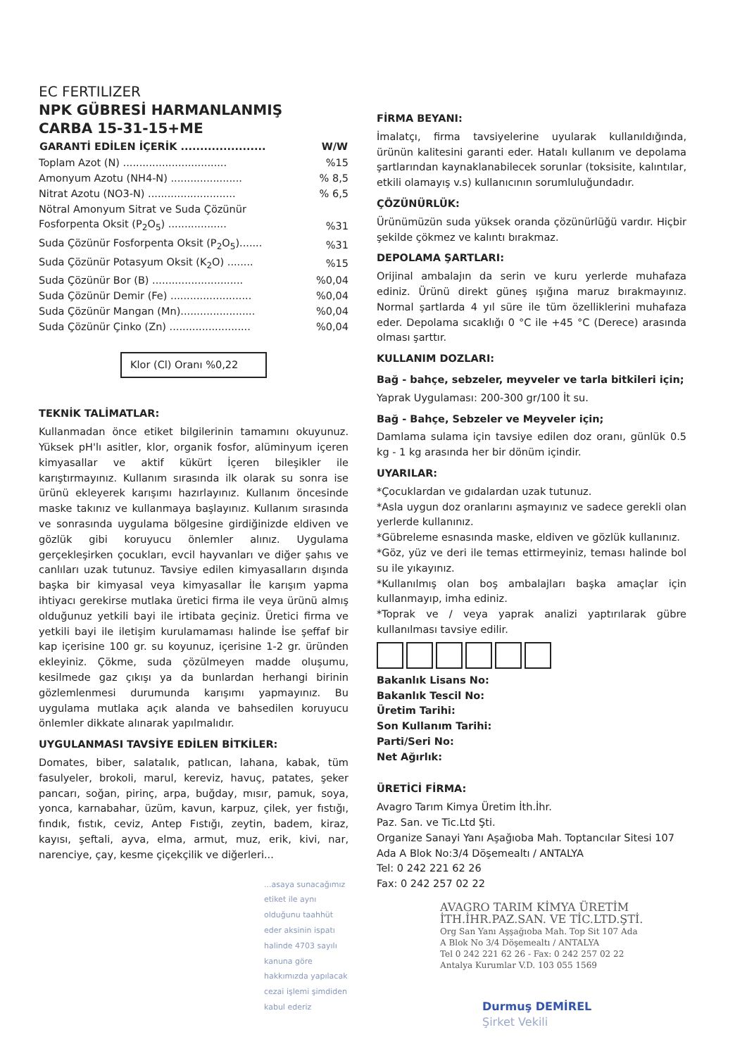EC FERTILIZER
NPK GÜBRESİ HARMANLANMIŞ
CARBA 15-31-15+ME
| GARANTİ EDİLEN İÇERİK ...................... | W/W |
| --- | --- |
| Toplam Azot (N) ................................ | %15 |
| Amonyum Azotu (NH4-N) ...................... | % 8,5 |
| Nitrat Azotu (NO3-N) ........................... | % 6,5 |
| Nötral Amonyum Sitrat ve Suda Çözünür Fosforpenta Oksit (P<sub>2</sub>O<sub>5</sub>) .................. | %31 |
| Suda Çözünür Fosforpenta Oksit (P<sub>2</sub>O<sub>5</sub>)....... | %31 |
| Suda Çözünür Potasyum Oksit (K<sub>2</sub>O) ........ | %15 |
| Suda Çözünür Bor (B) ............................ | %0,04 |
| Suda Çözünür Demir (Fe) ......................... | %0,04 |
| Suda Çözünür Mangan (Mn)....................... | %0,04 |
| Suda Çözünür Çinko (Zn) ......................... | %0,04 |
Klor (Cl) Oranı %0,22
TEKNİK TALİMATLAR:
Kullanmadan önce etiket bilgilerinin tamamını okuyunuz. Yüksek pH'lı asitler, klor, organik fosfor, alüminyum içeren kimyasallar ve aktif kükürt İçeren bileşikler ile karıştırmayınız. Kullanım sırasında ilk olarak su sonra ise ürünü ekleyerek karışımı hazırlayınız. Kullanım öncesinde maske takınız ve kullanmaya başlayınız. Kullanım sırasında ve sonrasında uygulama bölgesine girdiğinizde eldiven ve gözlük gibi koruyucu önlemler alınız. Uygulama gerçekleşirken çocukları, evcil hayvanları ve diğer şahıs ve canlıları uzak tutunuz. Tavsiye edilen kimyasalların dışında başka bir kimyasal veya kimyasallar İle karışım yapma ihtiyacı gerekirse mutlaka üretici firma ile veya ürünü almış olduğunuz yetkili bayi ile irtibata geçiniz. Üretici firma ve yetkili bayi ile iletişim kurulamaması halinde İse şeffaf bir kap içerisine 100 gr. su koyunuz, içerisine 1-2 gr. üründen ekleyiniz. Çökme, suda çözülmeyen madde oluşumu, kesilmede gaz çıkışı ya da bunlardan herhangi birinin gözlemlenmesi durumunda karışımı yapmayınız. Bu uygulama mutlaka açık alanda ve bahsedilen koruyucu önlemler dikkate alınarak yapılmalıdır.
UYGULANMASI TAVSİYE EDİLEN BİTKİLER:
Domates, biber, salatalık, patlıcan, lahana, kabak, tüm fasulyeler, brokoli, marul, kereviz, havuç, patates, şeker pancarı, soğan, pirinç, arpa, buğday, mısır, pamuk, soya, yonca, karnabahar, üzüm, kavun, karpuz, çilek, yer fıstığı, fındık, fıstık, ceviz, Antep Fıstığı, zeytin, badem, kiraz, kayısı, şeftali, ayva, elma, armut, muz, erik, kivi, nar, narenciye, çay, kesme çiçekçilik ve diğerleri...
...asaya sunacağımız etiket ile aynı olduğunu taahhüt eder aksinin ispatı halinde 4703 sayılı kanuna göre hakkımızda yapılacak cezai işlemi şimdiden kabul ederiz
FİRMA BEYANI:
İmalatçı, firma tavsiyelerine uyularak kullanıldığında, ürünün kalitesini garanti eder. Hatalı kullanım ve depolama şartlarından kaynaklanabilecek sorunlar (toksisite, kalıntılar, etkili olamayış v.s) kullanıcının sorumluluğundadır.
ÇÖZÜNÜRLÜK:
Ürünümüzün suda yüksek oranda çözünürlüğü vardır. Hiçbir şekilde çökmez ve kalıntı bırakmaz.
DEPOLAMA ŞARTLARI:
Orijinal ambalajın da serin ve kuru yerlerde muhafaza ediniz. Ürünü direkt güneş ışığına maruz bırakmayınız. Normal şartlarda 4 yıl süre ile tüm özelliklerini muhafaza eder. Depolama sıcaklığı 0 °C ile +45 °C (Derece) arasında olması şarttır.
KULLANIM DOZLARI:
Bağ - bahçe, sebzeler, meyveler ve tarla bitkileri için;
Yaprak Uygulaması: 200-300 gr/100 İt su.
Bağ - Bahçe, Sebzeler ve Meyveler için;
Damlama sulama için tavsiye edilen doz oranı, günlük 0.5 kg - 1 kg arasında her bir dönüm içindir.
UYARILAR:
*Çocuklardan ve gıdalardan uzak tutunuz.
*Asla uygun doz oranlarını aşmayınız ve sadece gerekli olan yerlerde kullanınız.
*Gübreleme esnasında maske, eldiven ve gözlük kullanınız.
*Göz, yüz ve deri ile temas ettirmeyiniz, teması halinde bol su ile yıkayınız.
*Kullanılmış olan boş ambalajları başka amaçlar için kullanmayıp, imha ediniz.
*Toprak ve / veya yaprak analizi yaptırılarak gübre kullanılması tavsiye edilir.
Bakanlık Lisans No:
Bakanlık Tescil No:
Üretim Tarihi:
Son Kullanım Tarihi:
Parti/Seri No:
Net Ağırlık:
ÜRETİCİ FİRMA:
Avagro Tarım Kimya Üretim İth.İhr.
Paz. San. ve Tic.Ltd Şti.
Organize Sanayi Yanı Aşağıoba Mah. Toptancılar Sitesi 107 Ada A Blok No:3/4 Döşemealtı / ANTALYA
Tel: 0 242 221 62 26
Fax: 0 242 257 02 22
AVAGRO TARIM KİMYA ÜRETİM
İTH.İHR.PAZ.SAN. VE TİC.LTD.ŞTİ.
Org San Yanı Aşşağıoba Mah. Top Sit 107 Ada
A Blok No 3/4 Döşemealtı / ANTALYA
Tel 0 242 221 62 26 - Fax: 0 242 257 02 22
Antalya Kurumlar V.D. 103 055 1569
Durmuş DEMİREL
Şirket Vekili